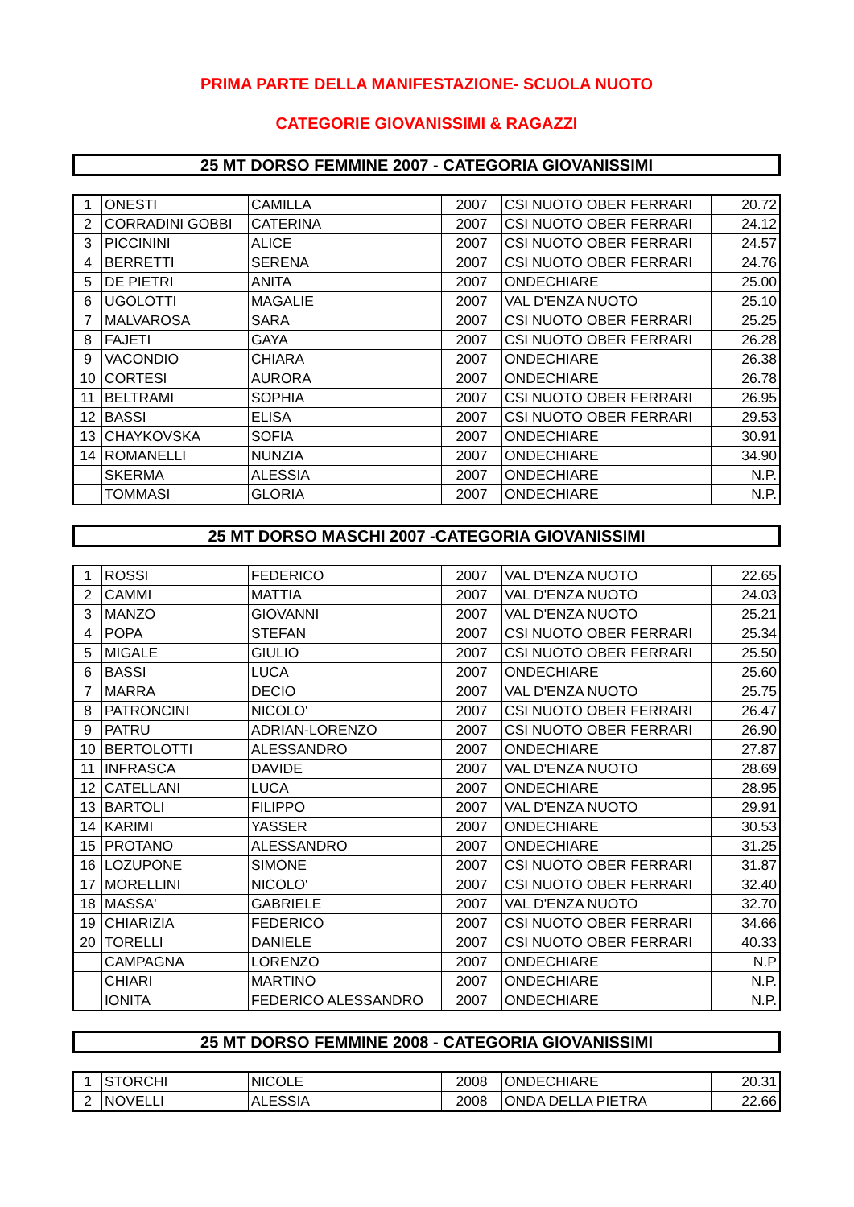PRIMA PARTE DELLA MANIFESTAZIONE- SCUOLA NUOTO
CATEGORIE GIOVANISSIMI & RAGAZZI
25 MT DORSO FEMMINE 2007 - CATEGORIA GIOVANISSIMI
| 1 | ONESTI | CAMILLA | 2007 | CSI NUOTO OBER FERRARI | 20.72 |
| 2 | CORRADINI GOBBI | CATERINA | 2007 | CSI NUOTO OBER FERRARI | 24.12 |
| 3 | PICCININI | ALICE | 2007 | CSI NUOTO OBER FERRARI | 24.57 |
| 4 | BERRETTI | SERENA | 2007 | CSI NUOTO OBER FERRARI | 24.76 |
| 5 | DE PIETRI | ANITA | 2007 | ONDECHIARE | 25.00 |
| 6 | UGOLOTTI | MAGALIE | 2007 | VAL D'ENZA NUOTO | 25.10 |
| 7 | MALVAROSA | SARA | 2007 | CSI NUOTO OBER FERRARI | 25.25 |
| 8 | FAJETI | GAYA | 2007 | CSI NUOTO OBER FERRARI | 26.28 |
| 9 | VACONDIO | CHIARA | 2007 | ONDECHIARE | 26.38 |
| 10 | CORTESI | AURORA | 2007 | ONDECHIARE | 26.78 |
| 11 | BELTRAMI | SOPHIA | 2007 | CSI NUOTO OBER FERRARI | 26.95 |
| 12 | BASSI | ELISA | 2007 | CSI NUOTO OBER FERRARI | 29.53 |
| 13 | CHAYKOVSKA | SOFIA | 2007 | ONDECHIARE | 30.91 |
| 14 | ROMANELLI | NUNZIA | 2007 | ONDECHIARE | 34.90 |
| | SKERMA | ALESSIA | 2007 | ONDECHIARE | N.P. |
| | TOMMASI | GLORIA | 2007 | ONDECHIARE | N.P. |
25 MT DORSO MASCHI 2007 -CATEGORIA GIOVANISSIMI
| 1 | ROSSI | FEDERICO | 2007 | VAL D'ENZA NUOTO | 22.65 |
| 2 | CAMMI | MATTIA | 2007 | VAL D'ENZA NUOTO | 24.03 |
| 3 | MANZO | GIOVANNI | 2007 | VAL D'ENZA NUOTO | 25.21 |
| 4 | POPA | STEFAN | 2007 | CSI NUOTO OBER FERRARI | 25.34 |
| 5 | MIGALE | GIULIO | 2007 | CSI NUOTO OBER FERRARI | 25.50 |
| 6 | BASSI | LUCA | 2007 | ONDECHIARE | 25.60 |
| 7 | MARRA | DECIO | 2007 | VAL D'ENZA NUOTO | 25.75 |
| 8 | PATRONCINI | NICOLO' | 2007 | CSI NUOTO OBER FERRARI | 26.47 |
| 9 | PATRU | ADRIAN-LORENZO | 2007 | CSI NUOTO OBER FERRARI | 26.90 |
| 10 | BERTOLOTTI | ALESSANDRO | 2007 | ONDECHIARE | 27.87 |
| 11 | INFRASCA | DAVIDE | 2007 | VAL D'ENZA NUOTO | 28.69 |
| 12 | CATELLANI | LUCA | 2007 | ONDECHIARE | 28.95 |
| 13 | BARTOLI | FILIPPO | 2007 | VAL D'ENZA NUOTO | 29.91 |
| 14 | KARIMI | YASSER | 2007 | ONDECHIARE | 30.53 |
| 15 | PROTANO | ALESSANDRO | 2007 | ONDECHIARE | 31.25 |
| 16 | LOZUPONE | SIMONE | 2007 | CSI NUOTO OBER FERRARI | 31.87 |
| 17 | MORELLINI | NICOLO' | 2007 | CSI NUOTO OBER FERRARI | 32.40 |
| 18 | MASSA' | GABRIELE | 2007 | VAL D'ENZA NUOTO | 32.70 |
| 19 | CHIARIZIA | FEDERICO | 2007 | CSI NUOTO OBER FERRARI | 34.66 |
| 20 | TORELLI | DANIELE | 2007 | CSI NUOTO OBER FERRARI | 40.33 |
| | CAMPAGNA | LORENZO | 2007 | ONDECHIARE | N.P |
| | CHIARI | MARTINO | 2007 | ONDECHIARE | N.P. |
| | IONITA | FEDERICO ALESSANDRO | 2007 | ONDECHIARE | N.P. |
25 MT DORSO FEMMINE 2008 - CATEGORIA GIOVANISSIMI
| 1 | STORCHI | NICOLE | 2008 | ONDECHIARE | 20.31 |
| 2 | NOVELLI | ALESSIA | 2008 | ONDA DELLA PIETRA | 22.66 |